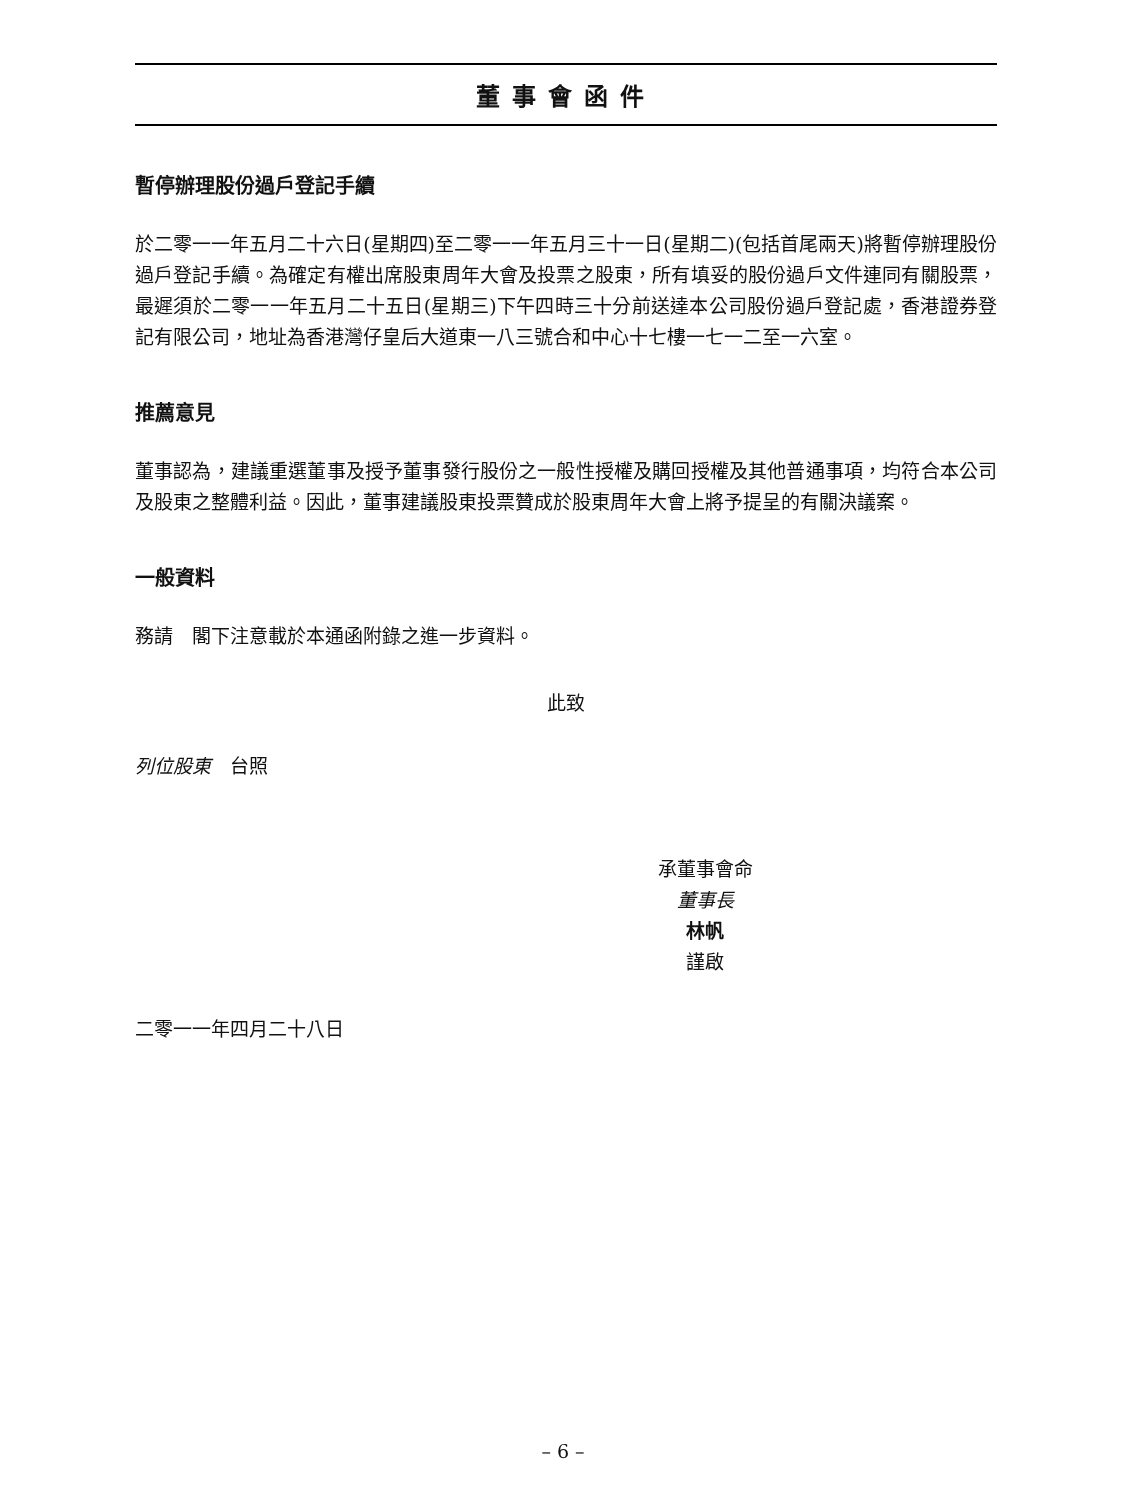董事會函件
暫停辦理股份過戶登記手續
於二零一一年五月二十六日(星期四)至二零一一年五月三十一日(星期二)(包括首尾兩天)將暫停辦理股份過戶登記手續。為確定有權出席股東周年大會及投票之股東，所有填妥的股份過戶文件連同有關股票，最遲須於二零一一年五月二十五日(星期三)下午四時三十分前送達本公司股份過戶登記處，香港證券登記有限公司，地址為香港灣仔皇后大道東一八三號合和中心十七樓一七一二至一六室。
推薦意見
董事認為，建議重選董事及授予董事發行股份之一般性授權及購回授權及其他普通事項，均符合本公司及股東之整體利益。因此，董事建議股東投票贊成於股東周年大會上將予提呈的有關決議案。
一般資料
務請　閣下注意載於本通函附錄之進一步資料。
此致
列位股東　台照
承董事會命
董事長
林帆
謹啟
二零一一年四月二十八日
– 6 –